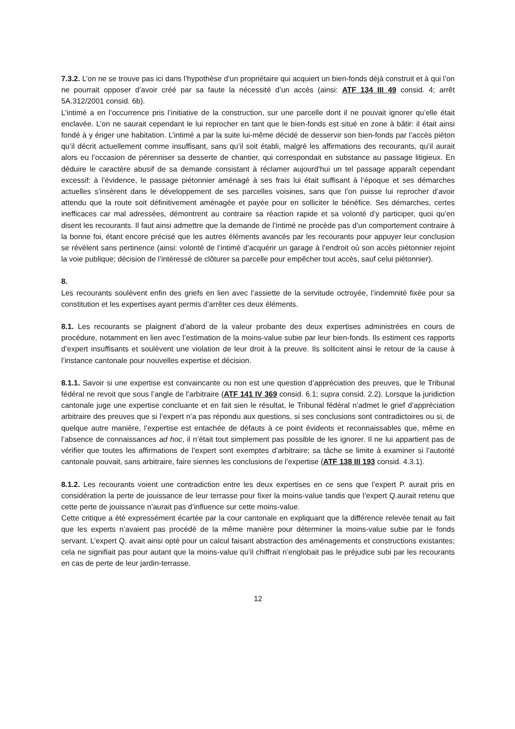7.3.2. L’on ne se trouve pas ici dans l’hypothèse d’un propriétaire qui acquiert un bien-fonds déjà construit et à qui l’on ne pourrait opposer d’avoir créé par sa faute la nécessité d’un accès (ainsi: ATF 134 III 49 consid. 4; arrêt 5A.312/2001 consid. 6b).
L’intimé a en l’occurrence pris l’initiative de la construction, sur une parcelle dont il ne pouvait ignorer qu’elle était enclavée. L’on ne saurait cependant le lui reprocher en tant que le bien-fonds est situé en zone à bâtir: il était ainsi fondé à y ériger une habitation. L’intimé a par la suite lui-même décidé de desservir son bien-fonds par l’accès piéton qu’il décrit actuellement comme insuffisant, sans qu’il soit établi, malgré les affirmations des recourants, qu’il aurait alors eu l’occasion de pérenniser sa desserte de chantier, qui correspondait en substance au passage litigieux. En déduire le caractère abusif de sa demande consistant à réclamer aujourd’hui un tel passage apparaît cependant excessif: à l’évidence, le passage piétonnier aménagé à ses frais lui était suffisant à l’époque et ses démarches actuelles s’insèrent dans le développement de ses parcelles voisines, sans que l’on puisse lui reprocher d’avoir attendu que la route soit définitivement aménagée et payée pour en solliciter le bénéfice. Ses démarches, certes inefficaces car mal adressées, démontrent au contraire sa réaction rapide et sa volonté d’y participer, quoi qu’en disent les recourants. Il faut ainsi admettre que la demande de l’intimé ne procède pas d’un comportement contraire à la bonne foi, étant encore précisé que les autres éléments avancés par les recourants pour appuyer leur conclusion se révèlent sans pertinence (ainsi: volonté de l’intimé d’acquérir un garage à l’endroit où son accès piétonnier rejoint la voie publique; décision de l’intéressé de clôturer sa parcelle pour empêcher tout accès, sauf celui piétonnier).
8.
Les recourants soulèvent enfin des griefs en lien avec l’assiette de la servitude octroyée, l’indemnité fixée pour sa constitution et les expertises ayant permis d’arrêter ces deux éléments.
8.1. Les recourants se plaignent d’abord de la valeur probante des deux expertises administrées en cours de procédure, notamment en lien avec l’estimation de la moins-value subie par leur bien-fonds. Ils estiment ces rapports d’expert insuffisants et soulèvent une violation de leur droit à la preuve. Ils sollicitent ainsi le retour de la cause à l’instance cantonale pour nouvelles expertise et décision.
8.1.1. Savoir si une expertise est convaincante ou non est une question d’appréciation des preuves, que le Tribunal fédéral ne revoit que sous l’angle de l’arbitraire (ATF 141 IV 369 consid. 6.1; supra consid. 2.2). Lorsque la juridiction cantonale juge une expertise concluante et en fait sien le résultat, le Tribunal fédéral n’admet le grief d’appréciation arbitraire des preuves que si l’expert n’a pas répondu aux questions, si ses conclusions sont contradictoires ou si, de quelque autre manière, l’expertise est entachée de défauts à ce point évidents et reconnaissables que, même en l’absence de connaissances ad hoc, il n’était tout simplement pas possible de les ignorer. Il ne lui appartient pas de vérifier que toutes les affirmations de l’expert sont exemptes d’arbitraire; sa tâche se limite à examiner si l’autorité cantonale pouvait, sans arbitraire, faire siennes les conclusions de l’expertise (ATF 138 III 193 consid. 4.3.1).
8.1.2. Les recourants voient une contradiction entre les deux expertises en ce sens que l’expert P. aurait pris en considération la perte de jouissance de leur terrasse pour fixer la moins-value tandis que l’expert Q.aurait retenu que cette perte de jouissance n’aurait pas d’influence sur cette moins-value.
Cette critique a été expressément écartée par la cour cantonale en expliquant que la différence relevée tenait au fait que les experts n’avaient pas procédé de la même manière pour déterminer la moins-value subie par le fonds servant. L’expert Q. avait ainsi opté pour un calcul faisant abstraction des aménagements et constructions existantes; cela ne signifiait pas pour autant que la moins-value qu’il chiffrait n’englobait pas le préjudice subi par les recourants en cas de perte de leur jardin-terrasse.
12